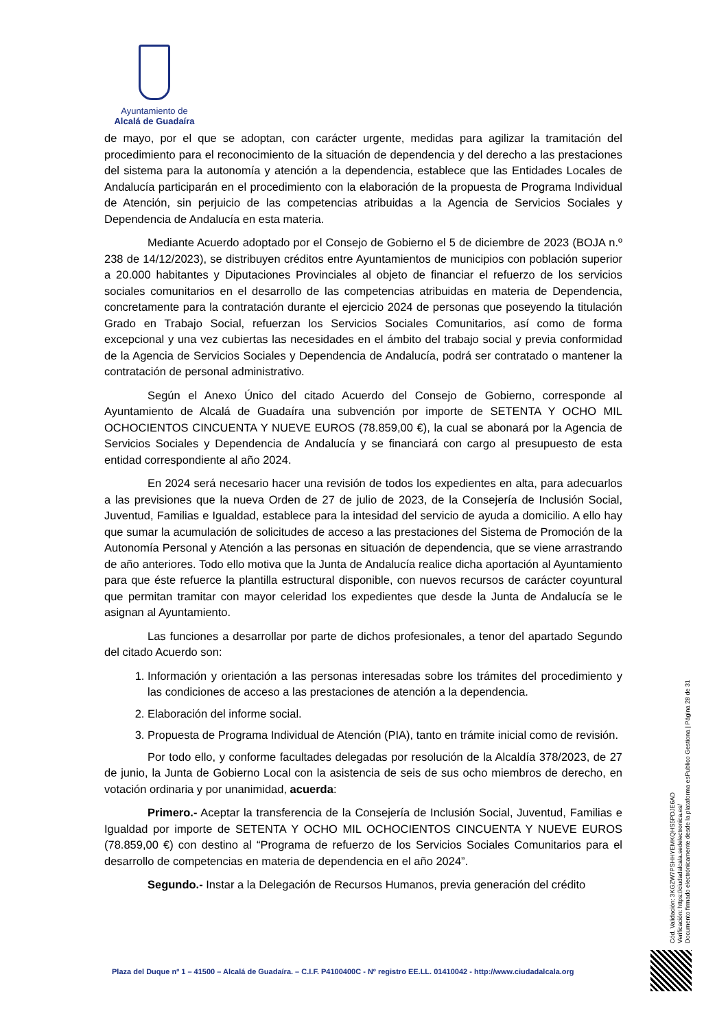Ayuntamiento de
Alcalá de Guadaíra
de mayo, por el que se adoptan, con carácter urgente, medidas para agilizar la tramitación del procedimiento para el reconocimiento de la situación de dependencia y del derecho a las prestaciones del sistema para la autonomía y atención a la dependencia, establece que las Entidades Locales de Andalucía participarán en el procedimiento con la elaboración de la propuesta de Programa Individual de Atención, sin perjuicio de las competencias atribuidas a la Agencia de Servicios Sociales y Dependencia de Andalucía en esta materia.
Mediante Acuerdo adoptado por el Consejo de Gobierno el 5 de diciembre de 2023 (BOJA n.º 238 de 14/12/2023), se distribuyen créditos entre Ayuntamientos de municipios con población superior a 20.000 habitantes y Diputaciones Provinciales al objeto de financiar el refuerzo de los servicios sociales comunitarios en el desarrollo de las competencias atribuidas en materia de Dependencia, concretamente para la contratación durante el ejercicio 2024 de personas que poseyendo la titulación Grado en Trabajo Social, refuerzan los Servicios Sociales Comunitarios, así como de forma excepcional y una vez cubiertas las necesidades en el ámbito del trabajo social y previa conformidad de la Agencia de Servicios Sociales y Dependencia de Andalucía, podrá ser contratado o mantener la contratación de personal administrativo.
Según el Anexo Único del citado Acuerdo del Consejo de Gobierno, corresponde al Ayuntamiento de Alcalá de Guadaíra una subvención por importe de SETENTA Y OCHO MIL OCHOCIENTOS CINCUENTA Y NUEVE EUROS (78.859,00 €), la cual se abonará por la Agencia de Servicios Sociales y Dependencia de Andalucía y se financiará con cargo al presupuesto de esta entidad correspondiente al año 2024.
En 2024 será necesario hacer una revisión de todos los expedientes en alta, para adecuarlos a las previsiones que la nueva Orden de 27 de julio de 2023, de la Consejería de Inclusión Social, Juventud, Familias e Igualdad, establece para la intesidad del servicio de ayuda a domicilio. A ello hay que sumar la acumulación de solicitudes de acceso a las prestaciones del Sistema de Promoción de la Autonomía Personal y Atención a las personas en situación de dependencia, que se viene arrastrando de año anteriores. Todo ello motiva que la Junta de Andalucía realice dicha aportación al Ayuntamiento para que éste refuerce la plantilla estructural disponible, con nuevos recursos de carácter coyuntural que permitan tramitar con mayor celeridad los expedientes que desde la Junta de Andalucía se le asignan al Ayuntamiento.
Las funciones a desarrollar por parte de dichos profesionales, a tenor del apartado Segundo del citado Acuerdo son:
1. Información y orientación a las personas interesadas sobre los trámites del procedimiento y las condiciones de acceso a las prestaciones de atención a la dependencia.
2. Elaboración del informe social.
3. Propuesta de Programa Individual de Atención (PIA), tanto en trámite inicial como de revisión.
Por todo ello, y conforme facultades delegadas por resolución de la Alcaldía 378/2023, de 27 de junio, la Junta de Gobierno Local con la asistencia de seis de sus ocho miembros de derecho, en votación ordinaria y por unanimidad, acuerda:
Primero.- Aceptar la transferencia de la Consejería de Inclusión Social, Juventud, Familias e Igualdad por importe de SETENTA Y OCHO MIL OCHOCIENTOS CINCUENTA Y NUEVE EUROS (78.859,00 €) con destino al “Programa de refuerzo de los Servicios Sociales Comunitarios para el desarrollo de competencias en materia de dependencia en el año 2024”.
Segundo.- Instar a la Delegación de Recursos Humanos, previa generación del crédito
Cód. Validación: 3KGZW7PSHHYEMKQHS5PDJE6AD
Verificación: https://ciudadalcala.sedelectronica.es/
Documento firmado electrónicamente desde la plataforma esPublico Gestiona | Página 28 de 31
Plaza del Duque nº 1 – 41500 – Alcalá de Guadaíra. – C.I.F. P4100400C - Nº registro EE.LL. 01410042 - http://www.ciudadalcala.org